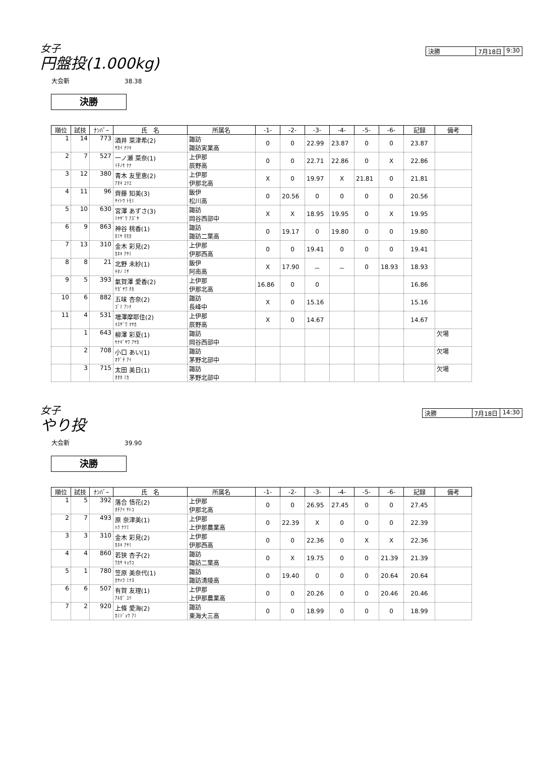女子
円盤投(1.000kg)
決勝 7月18日 9:30
大会新 38.38
決勝
| 順位 | 試技 | ﾅﾝﾊﾞｰ | 氏 名 | 所属名 | -1- | -2- | -3- | -4- | -5- | -6- | 記録 | 備考 |
| --- | --- | --- | --- | --- | --- | --- | --- | --- | --- | --- | --- | --- |
| 1 | 14 | 773 | 酒井 菜津希(2) ｻｶｲ ﾅﾂｷ | 諏訪 諏訪実業高 | 0 | 0 | 22.99 | 23.87 | 0 | 0 | 23.87 | |
| 2 | 7 | 527 | 一ノ瀬 菜奈(1) ｲﾁﾉｾ ﾅﾅ | 上伊那 辰野高 | 0 | 0 | 22.71 | 22.86 | 0 | X | 22.86 | |
| 3 | 12 | 380 | 青木 友里恵(2) ｱｵｷ ﾕﾘｴ | 上伊那 伊那北高 | X | 0 | 19.97 | X | 21.81 | 0 | 21.81 | |
| 4 | 11 | 96 | 齊藤 知美(3) ｻｲﾄｳ ﾄﾓﾐ | 飯伊 松川高 | 0 | 20.56 | 0 | 0 | 0 | 0 | 20.56 | |
| 5 | 10 | 630 | 宮澤 あずさ(3) ﾐﾔｻﾞﾜ ｱｽﾞｻ | 諏訪 岡谷西部中 | X | X | 18.95 | 19.95 | 0 | X | 19.95 | |
| 6 | 9 | 863 | 神谷 桃香(1) ｶﾐﾔ ﾓﾓｶ | 諏訪 諏訪二葉高 | 0 | 19.17 | 0 | 19.80 | 0 | 0 | 19.80 | |
| 7 | 13 | 310 | 金木 彩見(2) ｶﾈｷ ｱﾔﾐ | 上伊那 伊那西高 | 0 | 0 | 19.41 | 0 | 0 | 0 | 19.41 | |
| 8 | 8 | 21 | 北野 未紗(1) ｷﾀﾉ ﾐｻ | 飯伊 阿南高 | X | 17.90 | － | － | 0 | 18.93 | 18.93 | |
| 9 | 5 | 393 | 氣賀澤 愛香(2) ｹｶﾞｻﾜ ﾁｶ | 上伊那 伊那北高 | 16.86 | 0 | 0 | | | | 16.86 | |
| 10 | 6 | 882 | 五味 杏奈(2) ｺﾞﾐ ｱﾝﾅ | 諏訪 長峰中 | X | 0 | 15.16 | | | | 15.16 | |
| 11 | 4 | 531 | 増澤摩耶佳(2) ﾏｽｻﾞﾜ ﾏﾔｶ | 上伊那 辰野高 | X | 0 | 14.67 | | | | 14.67 | |
| | 1 | 643 | 柳澤 彩夏(1) ﾔﾅｷﾞｻﾜ ｱﾔｶ | 諏訪 岡谷西部中 | | | | | | | | 欠場 |
| | 2 | 708 | 小口 あい(1) ｵｸﾞﾁ ｱｲ | 諏訪 茅野北部中 | | | | | | | | 欠場 |
| | 3 | 715 | 太田 美日(1) ｵｵﾀ ﾐｶ | 諏訪 茅野北部中 | | | | | | | | 欠場 |
女子
やり投
決勝 7月18日 14:30
大会新 39.90
決勝
| 順位 | 試技 | ﾅﾝﾊﾞｰ | 氏 名 | 所属名 | -1- | -2- | -3- | -4- | -5- | -6- | 記録 | 備考 |
| --- | --- | --- | --- | --- | --- | --- | --- | --- | --- | --- | --- | --- |
| 1 | 5 | 392 | 落合 悟花(2) ｵﾁｱｲ ｻﾄｺ | 上伊那 伊那北高 | 0 | 0 | 26.95 | 27.45 | 0 | 0 | 27.45 | |
| 2 | 7 | 493 | 原 奈津美(1) ﾊﾗ ﾅﾂﾐ | 上伊那 上伊那農業高 | 0 | 22.39 | X | 0 | 0 | 0 | 22.39 | |
| 3 | 3 | 310 | 金木 彩見(2) ｶﾈｷ ｱﾔﾐ | 上伊那 伊那西高 | 0 | 0 | 22.36 | 0 | X | X | 22.36 | |
| 4 | 4 | 860 | 若狭 杏子(2) ﾜｶｻ ｷｮｳｺ | 諏訪 諏訪二葉高 | 0 | X | 19.75 | 0 | 0 | 21.39 | 21.39 | |
| 5 | 1 | 780 | 笠原 美奈代(1) ｶｻﾊﾗ ﾐﾅﾖ | 諏訪 諏訪清陵高 | 0 | 19.40 | 0 | 0 | 0 | 20.64 | 20.64 | |
| 6 | 6 | 507 | 有賀 友理(1) ｱﾙｶﾞ ﾕﾘ | 上伊那 上伊那農業高 | 0 | 0 | 20.26 | 0 | 0 | 20.46 | 20.46 | |
| 7 | 2 | 920 | 上條 愛海(2) ｶﾐｼﾞｮｳ ｱﾐ | 諏訪 東海大三高 | 0 | 0 | 18.99 | 0 | 0 | 0 | 18.99 | |